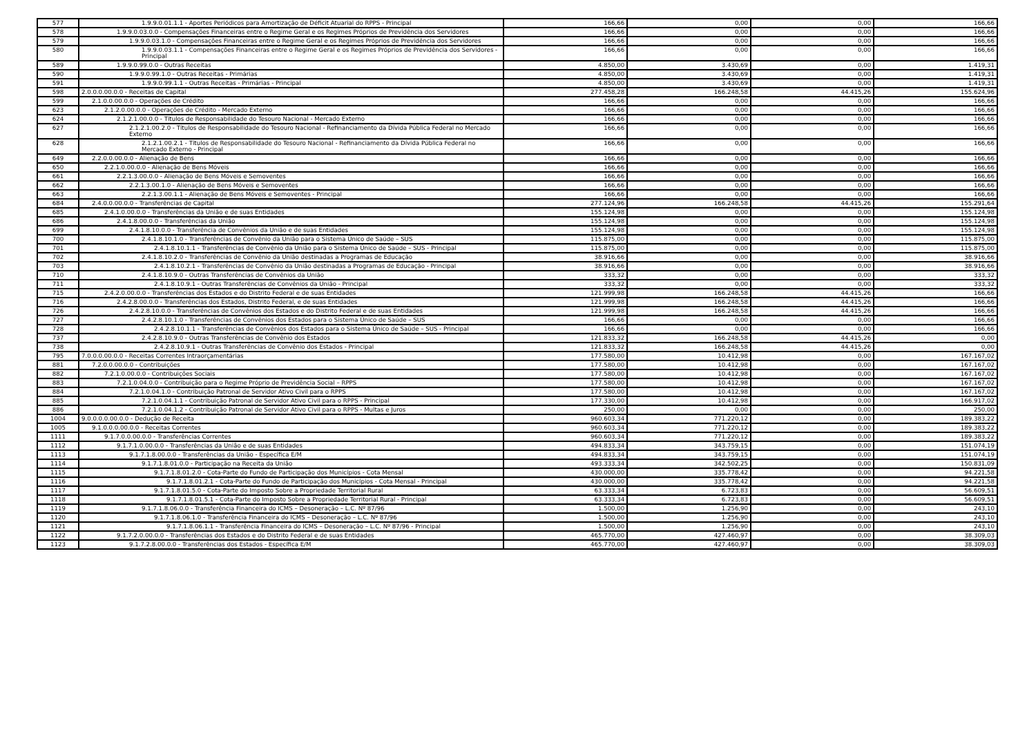| 577 | 1.9.9.0.01.1.1 - Aportes Periódicos para Amortização de Déficit Atuarial do RPPS - Principal | 166,66 | 0,00 | 0,00 | 166,66 |
| 578 | 1.9.9.0.03.0.0 - Compensações Financeiras entre o Regime Geral e os Regimes Próprios de Previdência dos Servidores | 166,66 | 0,00 | 0,00 | 166,66 |
| 579 | 1.9.9.0.03.1.0 - Compensações Financeiras entre o Regime Geral e os Regimes Próprios de Previdência dos Servidores | 166,66 | 0,00 | 0,00 | 166,66 |
| 580 | 1.9.9.0.03.1.1 - Compensações Financeiras entre o Regime Geral e os Regimes Próprios de Previdência dos Servidores - Principal | 166,66 | 0,00 | 0,00 | 166,66 |
| 589 | 1.9.9.0.99.0.0 - Outras Receitas | 4.850,00 | 3.430,69 | 0,00 | 1.419,31 |
| 590 | 1.9.9.0.99.1.0 - Outras Receitas - Primárias | 4.850,00 | 3.430,69 | 0,00 | 1.419,31 |
| 591 | 1.9.9.0.99.1.1 - Outras Receitas - Primárias - Principal | 4.850,00 | 3.430,69 | 0,00 | 1.419,31 |
| 598 | 2.0.0.0.00.0.0 - Receitas de Capital | 277.458,28 | 166.248,58 | 44.415,26 | 155.624,96 |
| 599 | 2.1.0.0.00.0.0 - Operações de Crédito | 166,66 | 0,00 | 0,00 | 166,66 |
| 623 | 2.1.2.0.00.0.0 - Operações de Crédito - Mercado Externo | 166,66 | 0,00 | 0,00 | 166,66 |
| 624 | 2.1.2.1.00.0.0 - Títulos de Responsabilidade do Tesouro Nacional - Mercado Externo | 166,66 | 0,00 | 0,00 | 166,66 |
| 627 | 2.1.2.1.00.2.0 - Títulos de Responsabilidade do Tesouro Nacional - Refinanciamento da Dívida Pública Federal no Mercado Externo | 166,66 | 0,00 | 0,00 | 166,66 |
| 628 | 2.1.2.1.00.2.1 - Títulos de Responsabilidade do Tesouro Nacional - Refinanciamento da Dívida Pública Federal no Mercado Externo - Principal | 166,66 | 0,00 | 0,00 | 166,66 |
| 649 | 2.2.0.0.00.0.0 - Alienação de Bens | 166,66 | 0,00 | 0,00 | 166,66 |
| 650 | 2.2.1.0.00.0.0 - Alienação de Bens Móveis | 166,66 | 0,00 | 0,00 | 166,66 |
| 661 | 2.2.1.3.00.0.0 - Alienação de Bens Móveis e Semoventes | 166,66 | 0,00 | 0,00 | 166,66 |
| 662 | 2.2.1.3.00.1.0 - Alienação de Bens Móveis e Semoventes | 166,66 | 0,00 | 0,00 | 166,66 |
| 663 | 2.2.1.3.00.1.1 - Alienação de Bens Móveis e Semoventes - Principal | 166,66 | 0,00 | 0,00 | 166,66 |
| 684 | 2.4.0.0.00.0.0 - Transferências de Capital | 277.124,96 | 166.248,58 | 44.415,26 | 155.291,64 |
| 685 | 2.4.1.0.00.0.0 - Transferências da União e de suas Entidades | 155.124,98 | 0,00 | 0,00 | 155.124,98 |
| 686 | 2.4.1.8.00.0.0 - Transferências da União | 155.124,98 | 0,00 | 0,00 | 155.124,98 |
| 699 | 2.4.1.8.10.0.0 - Transferência de Convênios da União e de suas Entidades | 155.124,98 | 0,00 | 0,00 | 155.124,98 |
| 700 | 2.4.1.8.10.1.0 - Transferências de Convênio da União para o Sistema Único de Saúde – SUS | 115.875,00 | 0,00 | 0,00 | 115.875,00 |
| 701 | 2.4.1.8.10.1.1 - Transferências de Convênio da União para o Sistema Único de Saúde – SUS - Principal | 115.875,00 | 0,00 | 0,00 | 115.875,00 |
| 702 | 2.4.1.8.10.2.0 - Transferências de Convênio da União destinadas a Programas de Educação | 38.916,66 | 0,00 | 0,00 | 38.916,66 |
| 703 | 2.4.1.8.10.2.1 - Transferências de Convênio da União destinadas a Programas de Educação - Principal | 38.916,66 | 0,00 | 0,00 | 38.916,66 |
| 710 | 2.4.1.8.10.9.0 - Outras Transferências de Convênios da União | 333,32 | 0,00 | 0,00 | 333,32 |
| 711 | 2.4.1.8.10.9.1 - Outras Transferências de Convênios da União - Principal | 333,32 | 0,00 | 0,00 | 333,32 |
| 715 | 2.4.2.0.00.0.0 - Transferências dos Estados e do Distrito Federal e de suas Entidades | 121.999,98 | 166.248,58 | 44.415,26 | 166,66 |
| 716 | 2.4.2.8.00.0.0 - Transferências dos Estados, Distrito Federal, e de suas Entidades | 121.999,98 | 166.248,58 | 44.415,26 | 166,66 |
| 726 | 2.4.2.8.10.0.0 - Transferências de Convênios dos Estados e do Distrito Federal e de suas Entidades | 121.999,98 | 166.248,58 | 44.415,26 | 166,66 |
| 727 | 2.4.2.8.10.1.0 - Transferências de Convênios dos Estados para o Sistema Único de Saúde – SUS | 166,66 | 0,00 | 0,00 | 166,66 |
| 728 | 2.4.2.8.10.1.1 - Transferências de Convênios dos Estados para o Sistema Único de Saúde – SUS - Principal | 166,66 | 0,00 | 0,00 | 166,66 |
| 737 | 2.4.2.8.10.9.0 - Outras Transferências de Convênio dos Estados | 121.833,32 | 166.248,58 | 44.415,26 | 0,00 |
| 738 | 2.4.2.8.10.9.1 - Outras Transferências de Convênio dos Estados - Principal | 121.833,32 | 166.248,58 | 44.415,26 | 0,00 |
| 795 | 7.0.0.0.00.0.0 - Receitas Correntes Intraorçamentárias | 177.580,00 | 10.412,98 | 0,00 | 167.167,02 |
| 881 | 7.2.0.0.00.0.0 - Contribuições | 177.580,00 | 10.412,98 | 0,00 | 167.167,02 |
| 882 | 7.2.1.0.00.0.0 - Contribuições Sociais | 177.580,00 | 10.412,98 | 0,00 | 167.167,02 |
| 883 | 7.2.1.0.04.0.0 - Contribuição para o Regime Próprio de Previdência Social – RPPS | 177.580,00 | 10.412,98 | 0,00 | 167.167,02 |
| 884 | 7.2.1.0.04.1.0 - Contribuição Patronal de Servidor Ativo Civil para o RPPS | 177.580,00 | 10.412,98 | 0,00 | 167.167,02 |
| 885 | 7.2.1.0.04.1.1 - Contribuição Patronal de Servidor Ativo Civil para o RPPS - Principal | 177.330,00 | 10.412,98 | 0,00 | 166.917,02 |
| 886 | 7.2.1.0.04.1.2 - Contribuição Patronal de Servidor Ativo Civil para o RPPS - Multas e Juros | 250,00 | 0,00 | 0,00 | 250,00 |
| 1004 | 9.0.0.0.0.00.0.0 - Dedução de Receita | 960.603,34 | 771.220,12 | 0,00 | 189.383,22 |
| 1005 | 9.1.0.0.0.00.0.0 - Receitas Correntes | 960.603,34 | 771.220,12 | 0,00 | 189.383,22 |
| 1111 | 9.1.7.0.0.00.0.0 - Transferências Correntes | 960.603,34 | 771.220,12 | 0,00 | 189.383,22 |
| 1112 | 9.1.7.1.0.00.0.0 - Transferências da União e de suas Entidades | 494.833,34 | 343.759,15 | 0,00 | 151.074,19 |
| 1113 | 9.1.7.1.8.00.0.0 - Transferências da União - Específica E/M | 494.833,34 | 343.759,15 | 0,00 | 151.074,19 |
| 1114 | 9.1.7.1.8.01.0.0 - Participação na Receita da União | 493.333,34 | 342.502,25 | 0,00 | 150.831,09 |
| 1115 | 9.1.7.1.8.01.2.0 - Cota-Parte do Fundo de Participação dos Municípios - Cota Mensal | 430.000,00 | 335.778,42 | 0,00 | 94.221,58 |
| 1116 | 9.1.7.1.8.01.2.1 - Cota-Parte do Fundo de Participação dos Municípios - Cota Mensal - Principal | 430.000,00 | 335.778,42 | 0,00 | 94.221,58 |
| 1117 | 9.1.7.1.8.01.5.0 - Cota-Parte do Imposto Sobre a Propriedade Territorial Rural | 63.333,34 | 6.723,83 | 0,00 | 56.609,51 |
| 1118 | 9.1.7.1.8.01.5.1 - Cota-Parte do Imposto Sobre a Propriedade Territorial Rural - Principal | 63.333,34 | 6.723,83 | 0,00 | 56.609,51 |
| 1119 | 9.1.7.1.8.06.0.0 - Transferência Financeira do ICMS – Desoneração – L.C. Nº 87/96 | 1.500,00 | 1.256,90 | 0,00 | 243,10 |
| 1120 | 9.1.7.1.8.06.1.0 - Transferência Financeira do ICMS – Desoneração – L.C. Nº 87/96 | 1.500,00 | 1.256,90 | 0,00 | 243,10 |
| 1121 | 9.1.7.1.8.06.1.1 - Transferência Financeira do ICMS – Desoneração – L.C. Nº 87/96 - Principal | 1.500,00 | 1.256,90 | 0,00 | 243,10 |
| 1122 | 9.1.7.2.0.00.0.0 - Transferências dos Estados e do Distrito Federal e de suas Entidades | 465.770,00 | 427.460,97 | 0,00 | 38.309,03 |
| 1123 | 9.1.7.2.8.00.0.0 - Transferências dos Estados - Específica E/M | 465.770,00 | 427.460,97 | 0,00 | 38.309,03 |